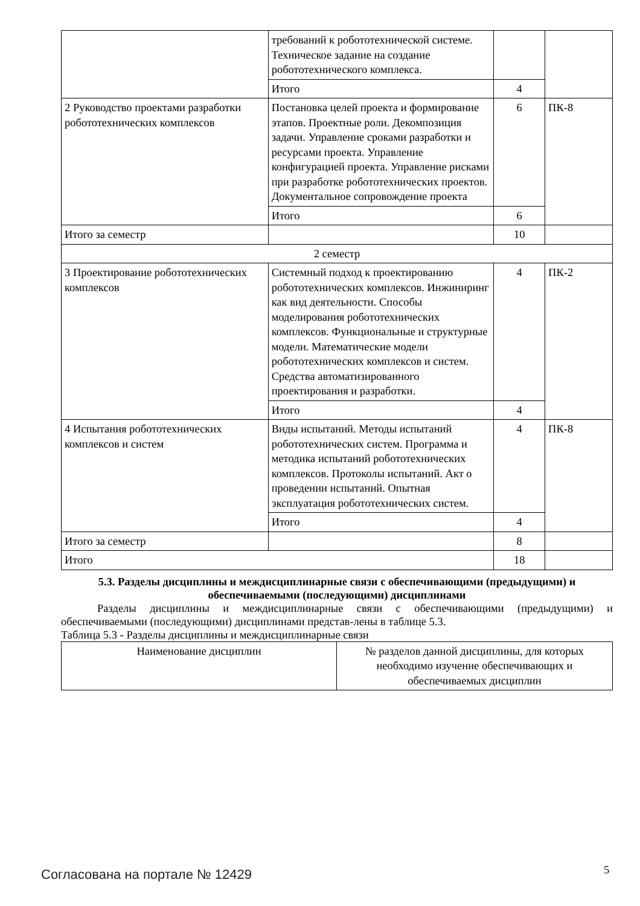| | требований к робототехнической системе. Техническое задание на создание робототехнического комплекса. | | |
| | Итого | 4 | |
| 2 Руководство проектами разработки робототехнических комплексов | Постановка целей проекта и формирование этапов. Проектные роли. Декомпозиция задачи. Управление сроками разработки и ресурсами проекта. Управление конфигурацией проекта. Управление рисками при разработке робототехнических проектов. Документальное сопровождение проекта | 6 | ПК-8 |
| | Итого | 6 | |
| Итого за семестр | | 10 | |
| 2 семестр | | | |
| 3 Проектирование робототехнических комплексов | Системный подход к проектированию робототехнических комплексов. Инжиниринг как вид деятельности. Способы моделирования робототехнических комплексов. Функциональные и структурные модели. Математические модели робототехнических комплексов и систем. Средства автоматизированного проектирования и разработки. | 4 | ПК-2 |
| | Итого | 4 | |
| 4 Испытания робототехнических комплексов и систем | Виды испытаний. Методы испытаний робототехнических систем. Программа и методика испытаний робототехнических комплексов. Протоколы испытаний. Акт о проведении испытаний. Опытная эксплуатация робототехнических систем. | 4 | ПК-8 |
| | Итого | 4 | |
| Итого за семестр | | 8 | |
| Итого | | 18 | |
5.3. Разделы дисциплины и междисциплинарные связи с обеспечивающими (предыдущими) и обеспечиваемыми (последующими) дисциплинами
Разделы дисциплины и междисциплинарные связи с обеспечивающими (предыдущими) и обеспечиваемыми (последующими) дисциплинами представ-лены в таблице 5.3.
Таблица 5.3 - Разделы дисциплины и междисциплинарные связи
| Наименование дисциплин | № разделов данной дисциплины, для которых необходимо изучение обеспечивающих и обеспечиваемых дисциплин |
Согласована на портале № 12429 5